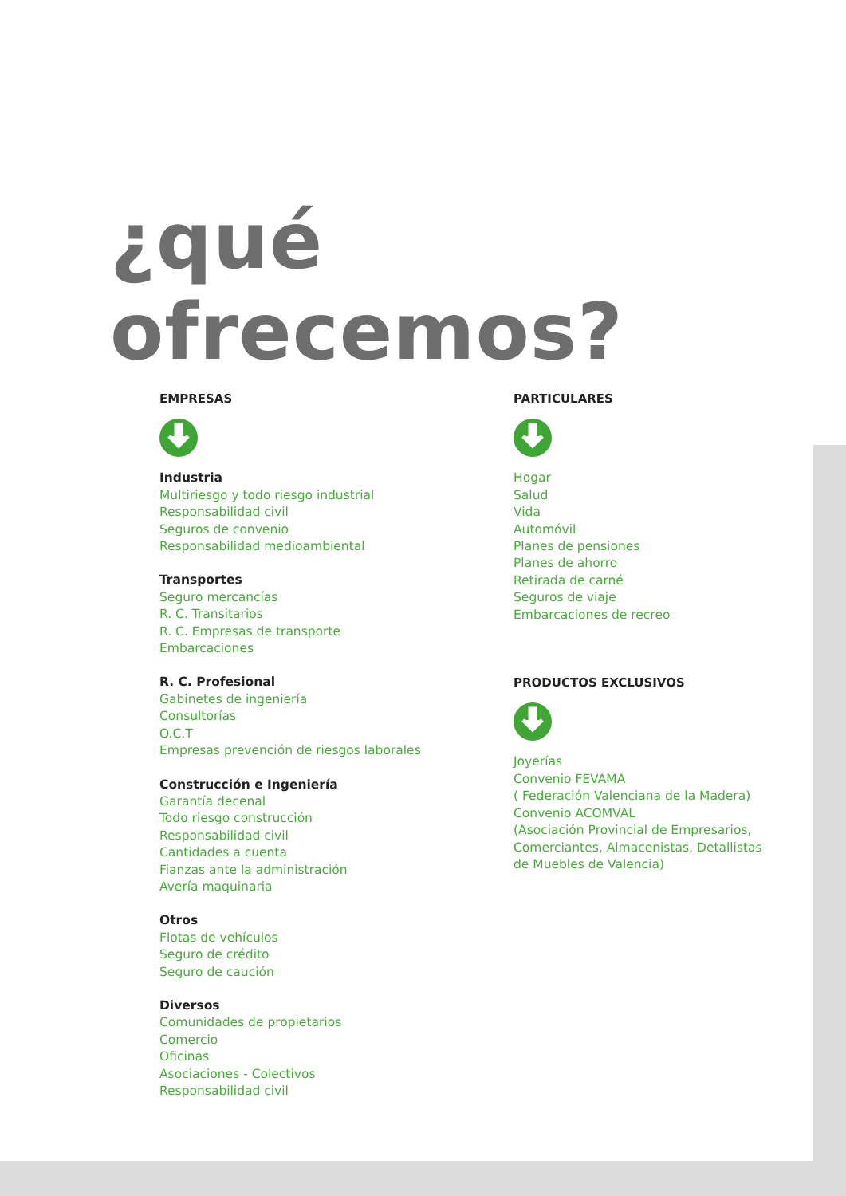¿qué ofrecemos?
EMPRESAS
Industria
Multiriesgo y todo riesgo industrial
Responsabilidad civil
Seguros de convenio
Responsabilidad medioambiental
Transportes
Seguro mercancías
R. C. Transitarios
R. C. Empresas de transporte
Embarcaciones
R. C. Profesional
Gabinetes de ingeniería
Consultorías
O.C.T
Empresas prevención de riesgos laborales
Construcción e Ingeniería
Garantía decenal
Todo riesgo construcción
Responsabilidad civil
Cantidades a cuenta
Fianzas ante la administración
Avería maquinaria
Otros
Flotas de vehículos
Seguro de crédito
Seguro de caución
Diversos
Comunidades de propietarios
Comercio
Oficinas
Asociaciones - Colectivos
Responsabilidad civil
PARTICULARES
Hogar
Salud
Vida
Automóvil
Planes de pensiones
Planes de ahorro
Retirada de carné
Seguros de viaje
Embarcaciones de recreo
PRODUCTOS EXCLUSIVOS
Joyerías
Convenio FEVAMA
( Federación Valenciana de la Madera)
Convenio ACOMVAL
(Asociación Provincial de Empresarios, Comerciantes, Almacenistas, Detallistas de Muebles de Valencia)